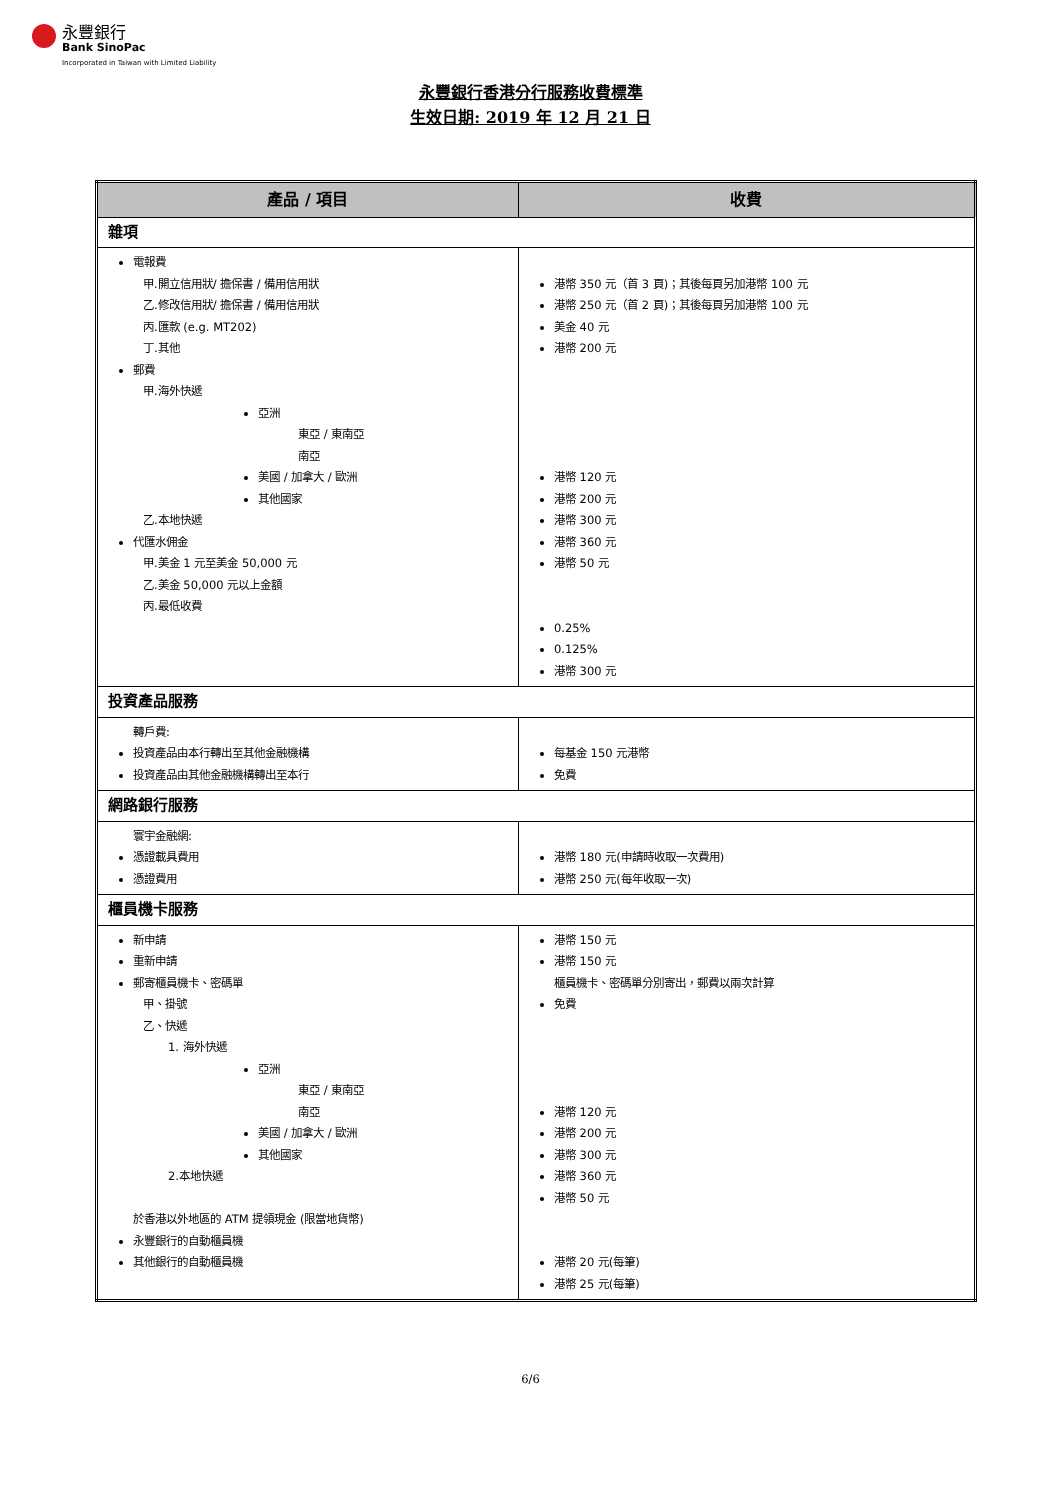永豐銀行
Bank SinoPac
Incorporated in Taiwan with Limited Liability
永豐銀行香港分行服務收費標準
生效日期: 2019 年 12 月 21 日
| 產品 / 項目 | 收費 |
| --- | --- |
| 雜項 | |
| 電報費 甲.開立信用狀/ 擔保書 / 備用信用狀 乙.修改信用狀/ 擔保書 / 備用信用狀 丙.匯款 (e.g. MT202) 丁.其他 郵費 甲.海外快遞 亞洲 東亞 / 東南亞 南亞 美國 / 加拿大 / 歐洲 其他國家 乙.本地快遞 代匯水佣金 甲.美金 1 元至美金 50,000 元 乙.美金 50,000 元以上金額 丙.最低收費 | 港幣 350 元（首 3 頁)；其後每頁另加港幣 100 元 港幣 250 元（首 2 頁)；其後每頁另加港幣 100 元 美金 40 元 港幣 200 元 港幣 120 元 港幣 200 元 港幣 300 元 港幣 360 元 港幣 50 元 0.25% 0.125% 港幣 300 元 |
| 投資產品服務 | |
| 轉戶費: 投資產品由本行轉出至其他金融機構 投資產品由其他金融機構轉出至本行 | 每基金 150 元港幣 免費 |
| 網路銀行服務 | |
| 寰宇金融網: 憑證載具費用 憑證費用 | 港幣 180 元(申請時收取一次費用) 港幣 250 元(每年收取一次) |
| 櫃員機卡服務 | |
| 新申請 重新申請 郵寄櫃員機卡、密碼單 甲、掛號 乙、快遞 1. 海外快遞 亞洲 東亞 / 東南亞 南亞 美國 / 加拿大 / 歐洲 其他國家 2.本地快遞 於香港以外地區的 ATM 提領現金 (限當地貨幣) 永豐銀行的自動櫃員機 其他銀行的自動櫃員機 | 港幣 150 元 港幣 150 元 櫃員機卡、密碼單分別寄出，郵費以兩次計算 免費 港幣 120 元 港幣 200 元 港幣 300 元 港幣 360 元 港幣 50 元 港幣 20 元(每筆) 港幣 25 元(每筆) |
6/6